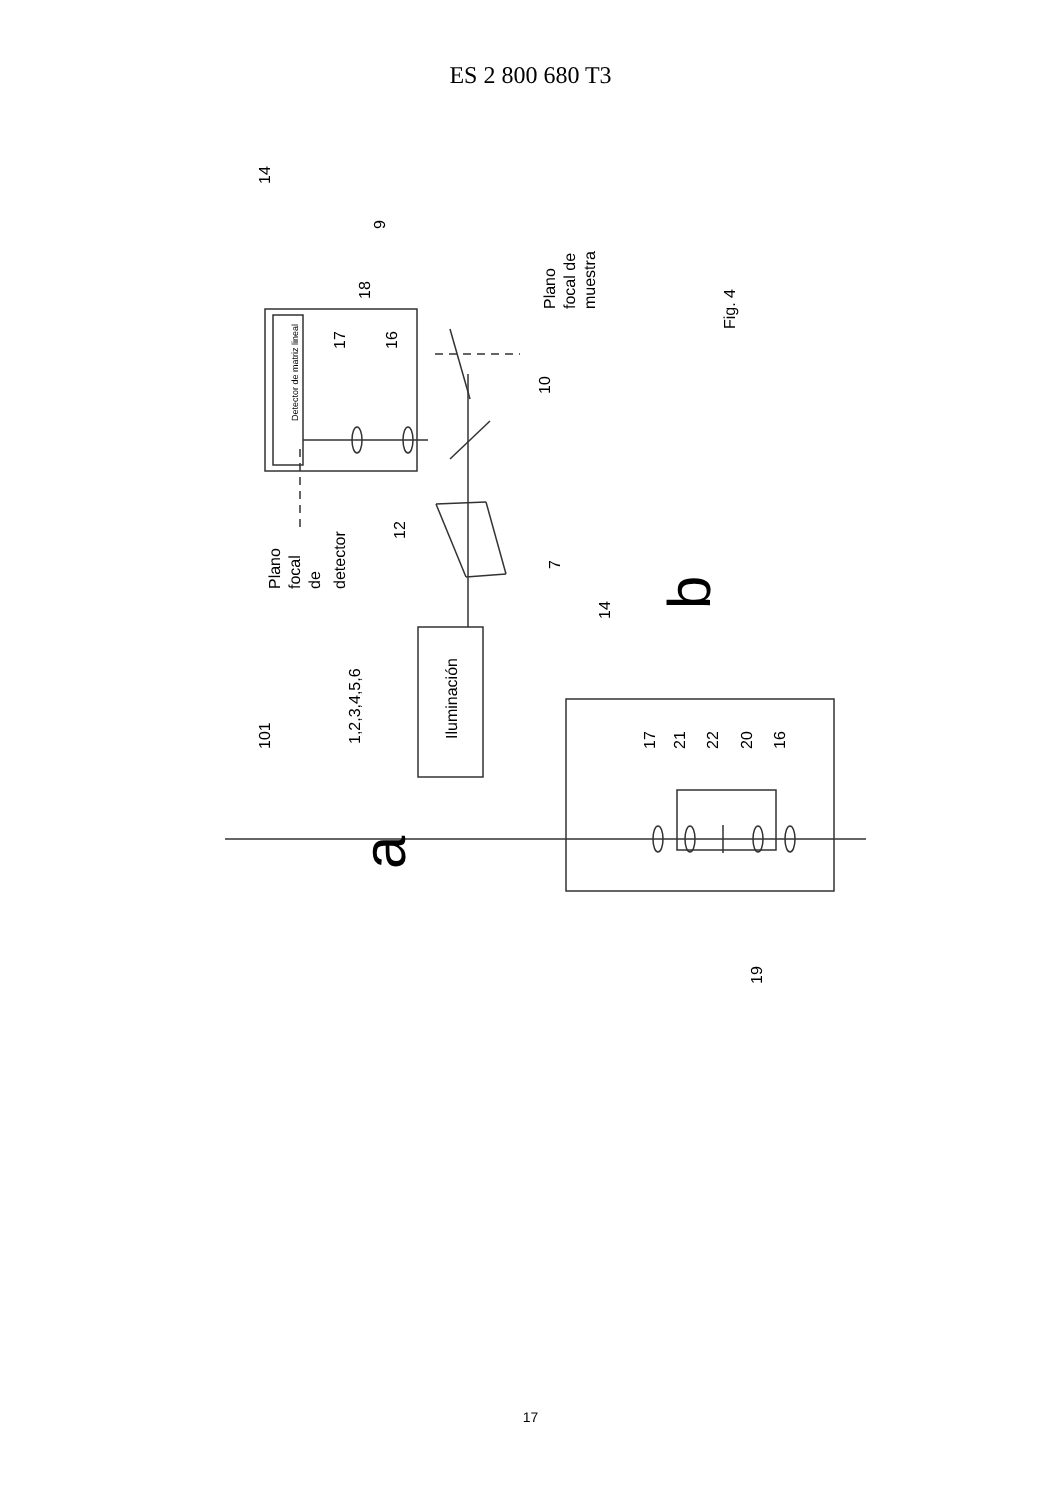ES 2 800 680 T3
14
9
Detector de matriz lineal
17
16
18
10
12
7
Plano
focal de
muestra
Fig. 4
Plano
focal
de
detector
101
1,2,3,4,5,6
Iluminación
a
14
b
17
21
22
20
16
19
17